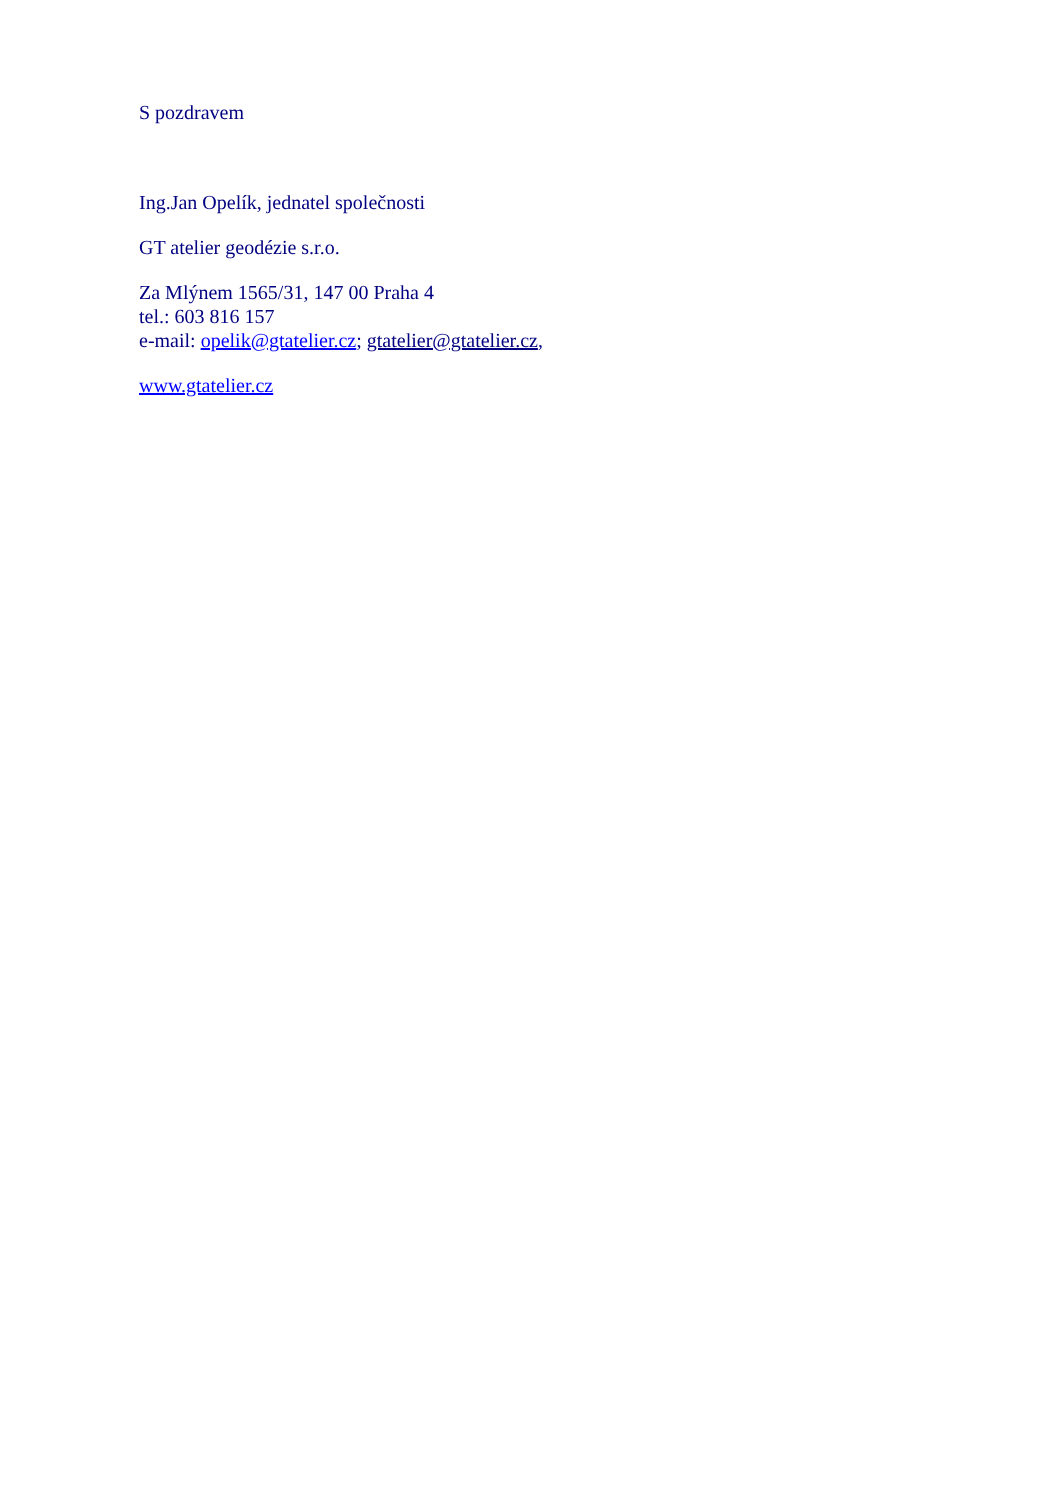S pozdravem
Ing.Jan Opelík, jednatel společnosti
GT atelier geodézie s.r.o.
Za Mlýnem 1565/31, 147 00 Praha 4
tel.: 603 816 157
e-mail: opelik@gtatelier.cz; gtatelier@gtatelier.cz,
www.gtatelier.cz